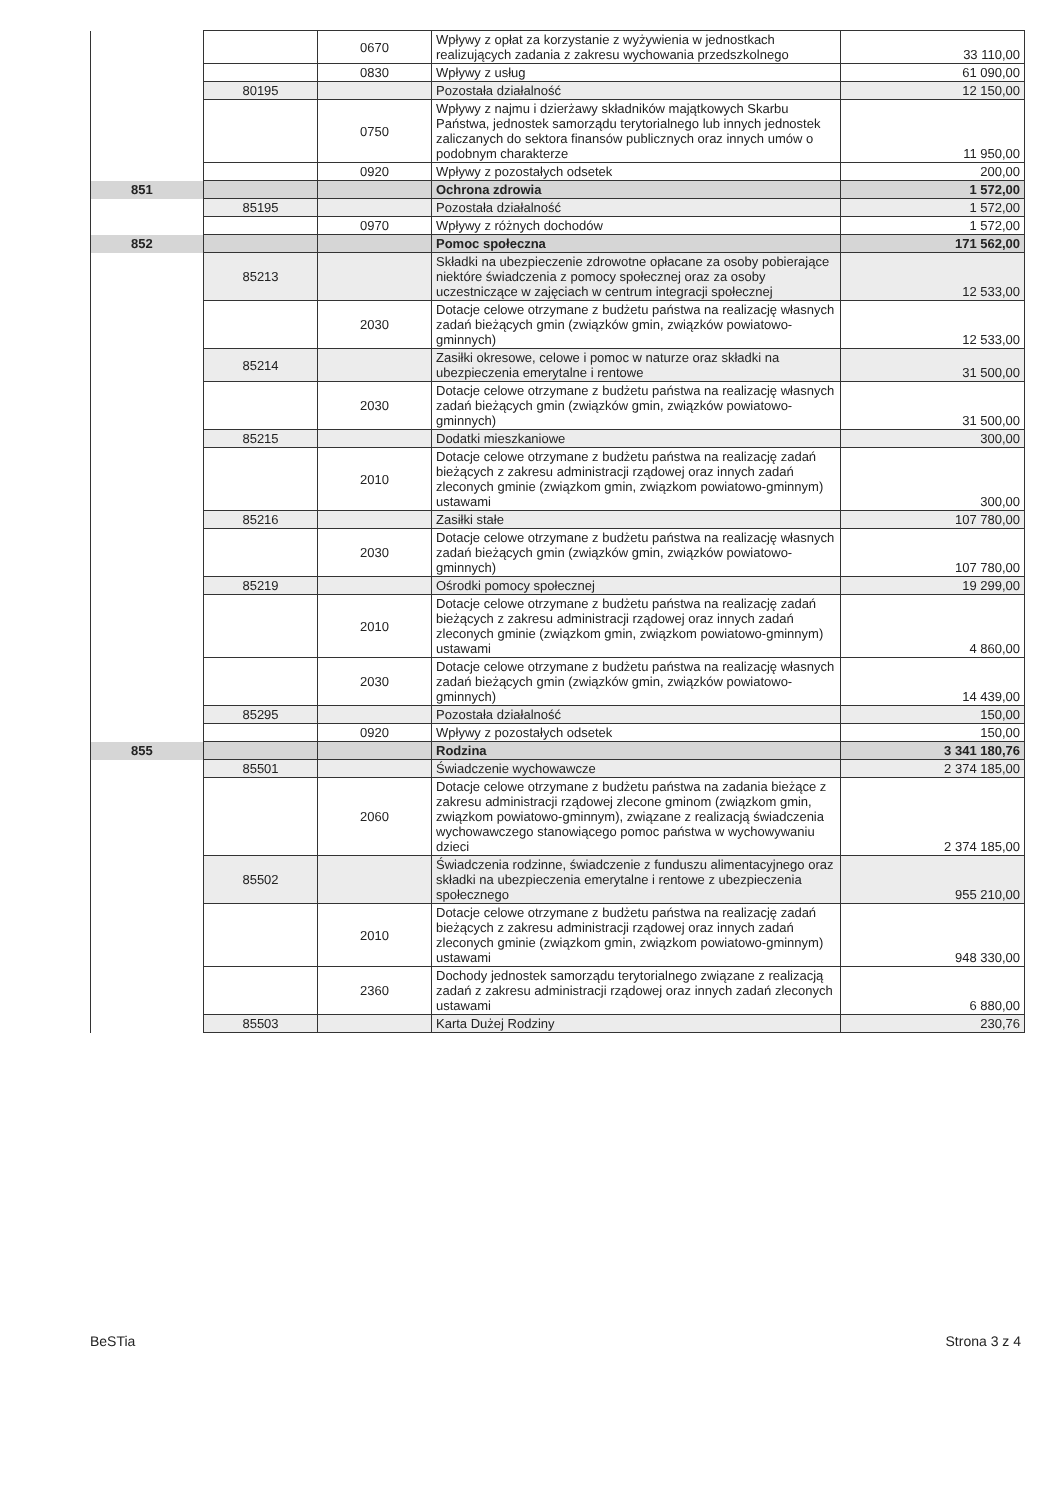| | | 0670 | Wpływy z opłat za korzystanie z wyżywienia w jednostkach realizujących zadania z zakresu wychowania przedszkolnego | 33 110,00 |
| | | 0830 | Wpływy z usług | 61 090,00 |
| | 80195 | | Pozostała działalność | 12 150,00 |
| | | 0750 | Wpływy z najmu i dzierżawy składników majątkowych Skarbu Państwa, jednostek samorządu terytorialnego lub innych jednostek zaliczanych do sektora finansów publicznych oraz innych umów o podobnym charakterze | 11 950,00 |
| | | 0920 | Wpływy z pozostałych odsetek | 200,00 |
| 851 | | | Ochrona zdrowia | 1 572,00 |
| | 85195 | | Pozostała działalność | 1 572,00 |
| | | 0970 | Wpływy z różnych dochodów | 1 572,00 |
| 852 | | | Pomoc społeczna | 171 562,00 |
| | 85213 | | Składki na ubezpieczenie zdrowotne opłacane za osoby pobierające niektóre świadczenia z pomocy społecznej oraz za osoby uczestniczące w zajęciach w centrum integracji społecznej | 12 533,00 |
| | | 2030 | Dotacje celowe otrzymane z budżetu państwa na realizację własnych zadań bieżących gmin (związków gmin, związków powiatowo-gminnych) | 12 533,00 |
| | 85214 | | Zasiłki okresowe, celowe i pomoc w naturze oraz składki na ubezpieczenia emerytalne i rentowe | 31 500,00 |
| | | 2030 | Dotacje celowe otrzymane z budżetu państwa na realizację własnych zadań bieżących gmin (związków gmin, związków powiatowo-gminnych) | 31 500,00 |
| | 85215 | | Dodatki mieszkaniowe | 300,00 |
| | | 2010 | Dotacje celowe otrzymane z budżetu państwa na realizację zadań bieżących z zakresu administracji rządowej oraz innych zadań zleconych gminie (związkom gmin, związkom powiatowo-gminnym) ustawami | 300,00 |
| | 85216 | | Zasiłki stałe | 107 780,00 |
| | | 2030 | Dotacje celowe otrzymane z budżetu państwa na realizację własnych zadań bieżących gmin (związków gmin, związków powiatowo-gminnych) | 107 780,00 |
| | 85219 | | Ośrodki pomocy społecznej | 19 299,00 |
| | | 2010 | Dotacje celowe otrzymane z budżetu państwa na realizację zadań bieżących z zakresu administracji rządowej oraz innych zadań zleconych gminie (związkom gmin, związkom powiatowo-gminnym) ustawami | 4 860,00 |
| | | 2030 | Dotacje celowe otrzymane z budżetu państwa na realizację własnych zadań bieżących gmin (związków gmin, związków powiatowo-gminnych) | 14 439,00 |
| | 85295 | | Pozostała działalność | 150,00 |
| | | 0920 | Wpływy z pozostałych odsetek | 150,00 |
| 855 | | | Rodzina | 3 341 180,76 |
| | 85501 | | Świadczenie wychowawcze | 2 374 185,00 |
| | | 2060 | Dotacje celowe otrzymane z budżetu państwa na zadania bieżące z zakresu administracji rządowej zlecone gminom (związkom gmin, związkom powiatowo-gminnym), związane z realizacją świadczenia wychowawczego stanowiącego pomoc państwa w wychowywaniu dzieci | 2 374 185,00 |
| | 85502 | | Świadczenia rodzinne, świadczenie z funduszu alimentacyjnego oraz składki na ubezpieczenia emerytalne i rentowe z ubezpieczenia społecznego | 955 210,00 |
| | | 2010 | Dotacje celowe otrzymane z budżetu państwa na realizację zadań bieżących z zakresu administracji rządowej oraz innych zadań zleconych gminie (związkom gmin, związkom powiatowo-gminnym) ustawami | 948 330,00 |
| | | 2360 | Dochody jednostek samorządu terytorialnego związane z realizacją zadań z zakresu administracji rządowej oraz innych zadań zleconych ustawami | 6 880,00 |
| | 85503 | | Karta Dużej Rodziny | 230,76 |
BeSTia Strona 3 z 4